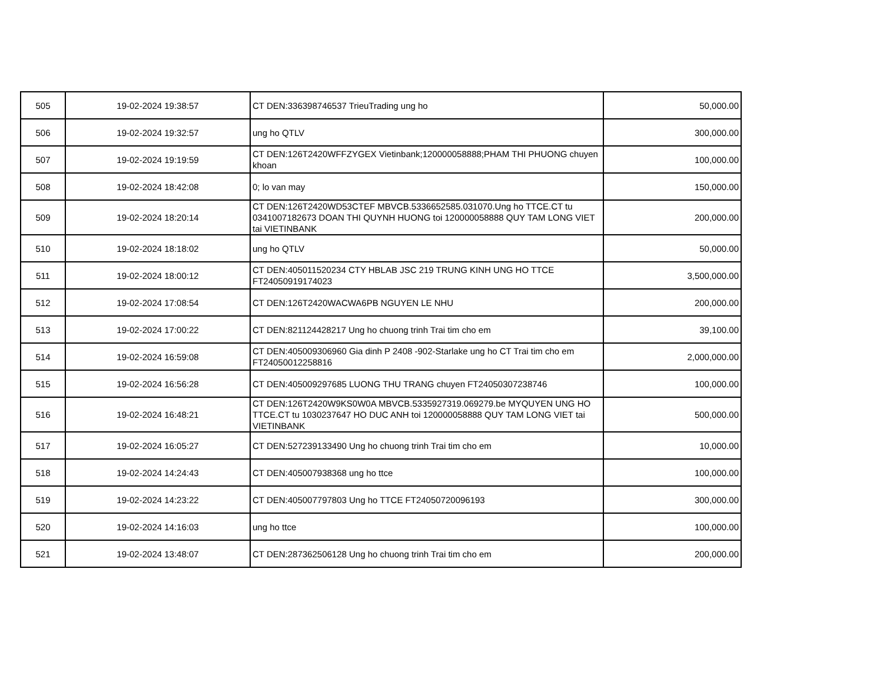| 505 | 19-02-2024 19:38:57 | CT DEN:336398746537 TrieuTrading ung ho | 50,000.00 |
| 506 | 19-02-2024 19:32:57 | ung ho QTLV | 300,000.00 |
| 507 | 19-02-2024 19:19:59 | CT DEN:126T2420WFFZYGEX Vietinbank;120000058888;PHAM THI PHUONG chuyen khoan | 100,000.00 |
| 508 | 19-02-2024 18:42:08 | 0; lo van may | 150,000.00 |
| 509 | 19-02-2024 18:20:14 | CT DEN:126T2420WD53CTEF MBVCB.5336652585.031070.Ung ho TTCE.CT tu 0341007182673 DOAN THI QUYNH HUONG toi 120000058888 QUY TAM LONG VIET tai VIETINBANK | 200,000.00 |
| 510 | 19-02-2024 18:18:02 | ung ho QTLV | 50,000.00 |
| 511 | 19-02-2024 18:00:12 | CT DEN:405011520234 CTY HBLAB JSC 219 TRUNG KINH UNG HO TTCE FT24050919174023 | 3,500,000.00 |
| 512 | 19-02-2024 17:08:54 | CT DEN:126T2420WACWA6PB NGUYEN LE NHU | 200,000.00 |
| 513 | 19-02-2024 17:00:22 | CT DEN:821124428217 Ung ho chuong trinh Trai tim cho em | 39,100.00 |
| 514 | 19-02-2024 16:59:08 | CT DEN:405009306960 Gia dinh P 2408 -902-Starlake ung ho CT Trai tim cho em FT24050012258816 | 2,000,000.00 |
| 515 | 19-02-2024 16:56:28 | CT DEN:405009297685 LUONG THU TRANG chuyen FT24050307238746 | 100,000.00 |
| 516 | 19-02-2024 16:48:21 | CT DEN:126T2420W9KS0W0A MBVCB.5335927319.069279.be MYQUYEN UNG HO TTCE.CT tu 1030237647 HO DUC ANH toi 120000058888 QUY TAM LONG VIET tai VIETINBANK | 500,000.00 |
| 517 | 19-02-2024 16:05:27 | CT DEN:527239133490 Ung ho chuong trinh Trai tim cho em | 10,000.00 |
| 518 | 19-02-2024 14:24:43 | CT DEN:405007938368 ung ho ttce | 100,000.00 |
| 519 | 19-02-2024 14:23:22 | CT DEN:405007797803 Ung ho TTCE FT24050720096193 | 300,000.00 |
| 520 | 19-02-2024 14:16:03 | ung ho ttce | 100,000.00 |
| 521 | 19-02-2024 13:48:07 | CT DEN:287362506128 Ung ho chuong trinh Trai tim cho em | 200,000.00 |